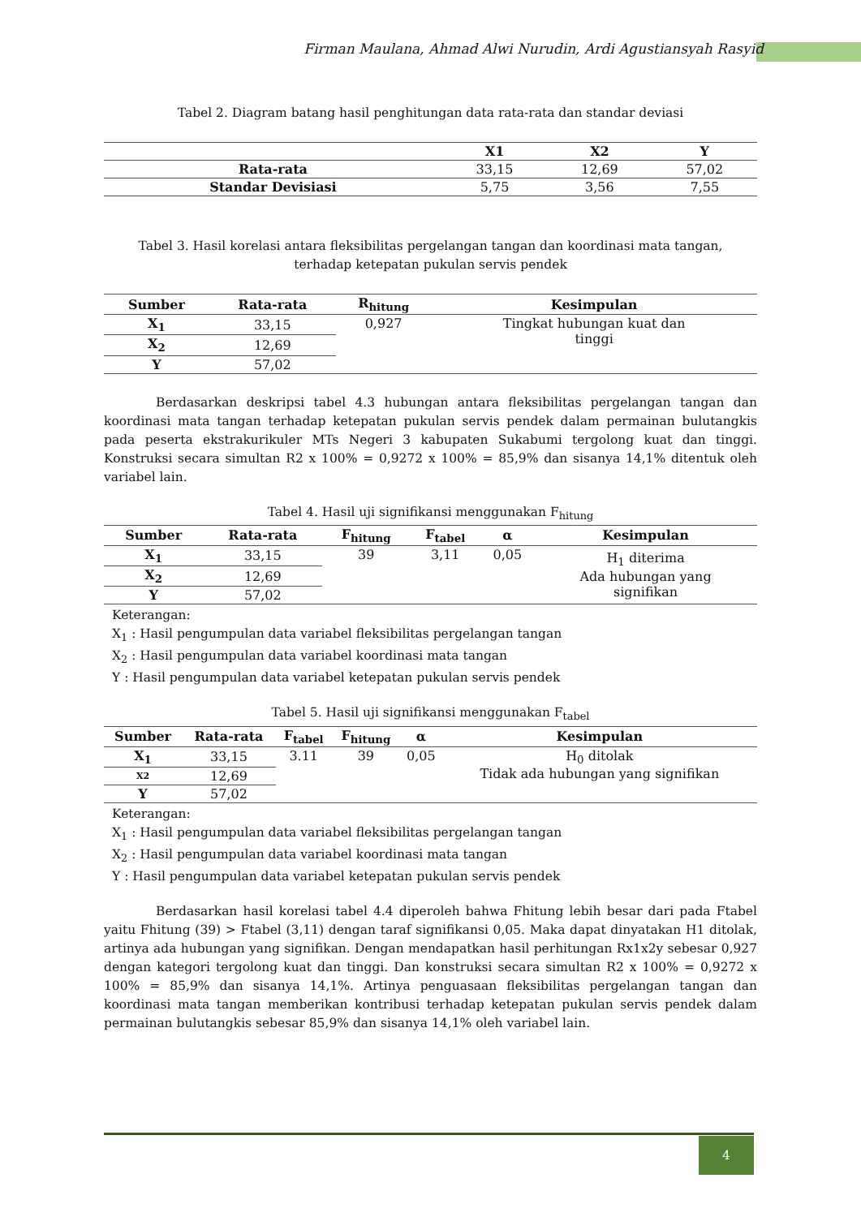Firman Maulana, Ahmad Alwi Nurudin, Ardi Agustiansyah Rasyid
Tabel 2. Diagram batang hasil penghitungan data rata-rata dan standar deviasi
| | X1 | X2 | Y |
| --- | --- | --- | --- |
| Rata-rata | 33,15 | 12,69 | 57,02 |
| Standar Devisiasi | 5,75 | 3,56 | 7,55 |
Tabel 3. Hasil korelasi antara fleksibilitas pergelangan tangan dan koordinasi mata tangan,
terhadap ketepatan pukulan servis pendek
| Sumber | Rata-rata | R<sub>hitung</sub> | Kesimpulan |
| --- | --- | --- | --- |
| X<sub>1</sub> | 33,15 | 0,927 | Tingkat hubungan kuat dan tinggi |
| X<sub>2</sub> | 12,69 | | |
| Y | 57,02 | | |
Berdasarkan deskripsi tabel 4.3 hubungan antara fleksibilitas pergelangan tangan dan koordinasi mata tangan terhadap ketepatan pukulan servis pendek dalam permainan bulutangkis pada peserta ekstrakurikuler MTs Negeri 3 kabupaten Sukabumi tergolong kuat dan tinggi. Konstruksi secara simultan R2 x 100% = 0,9272 x 100% = 85,9% dan sisanya 14,1% ditentuk oleh variabel lain.
Tabel 4. Hasil uji signifikansi menggunakan F<sub>hitung</sub>
| Sumber | Rata-rata | F<sub>hitung</sub> | F<sub>tabel</sub> | α | Kesimpulan |
| --- | --- | --- | --- | --- | --- |
| X<sub>1</sub> | 33,15 | 39 | 3,11 | 0,05 | H<sub>1</sub> diterima Ada hubungan yang signifikan |
| X<sub>2</sub> | 12,69 | | | | |
| Y | 57,02 | | | | |
Keterangan:
X<sub>1</sub> : Hasil pengumpulan data variabel fleksibilitas pergelangan tangan
X<sub>2</sub> : Hasil pengumpulan data variabel koordinasi mata tangan
Y : Hasil pengumpulan data variabel ketepatan pukulan servis pendek
Tabel 5. Hasil uji signifikansi menggunakan F<sub>tabel</sub>
| Sumber | Rata-rata | F<sub>tabel</sub> | F<sub>hitung</sub> | α | Kesimpulan |
| --- | --- | --- | --- | --- | --- |
| X<sub>1</sub> | 33,15 | 3.11 | 39 | 0,05 | H<sub>0</sub> ditolak Tidak ada hubungan yang signifikan |
| X2 | 12,69 | | | | |
| Y | 57,02 | | | | |
Keterangan:
X<sub>1</sub> : Hasil pengumpulan data variabel fleksibilitas pergelangan tangan
X<sub>2</sub> : Hasil pengumpulan data variabel koordinasi mata tangan
Y : Hasil pengumpulan data variabel ketepatan pukulan servis pendek
Berdasarkan hasil korelasi tabel 4.4 diperoleh bahwa Fhitung lebih besar dari pada Ftabel yaitu Fhitung (39) > Ftabel (3,11) dengan taraf signifikansi 0,05. Maka dapat dinyatakan H1 ditolak, artinya ada hubungan yang signifikan. Dengan mendapatkan hasil perhitungan Rx1x2y sebesar 0,927 dengan kategori tergolong kuat dan tinggi. Dan konstruksi secara simultan R2 x 100% = 0,9272 x 100% = 85,9% dan sisanya 14,1%. Artinya penguasaan fleksibilitas pergelangan tangan dan koordinasi mata tangan memberikan kontribusi terhadap ketepatan pukulan servis pendek dalam permainan bulutangkis sebesar 85,9% dan sisanya 14,1% oleh variabel lain.
4